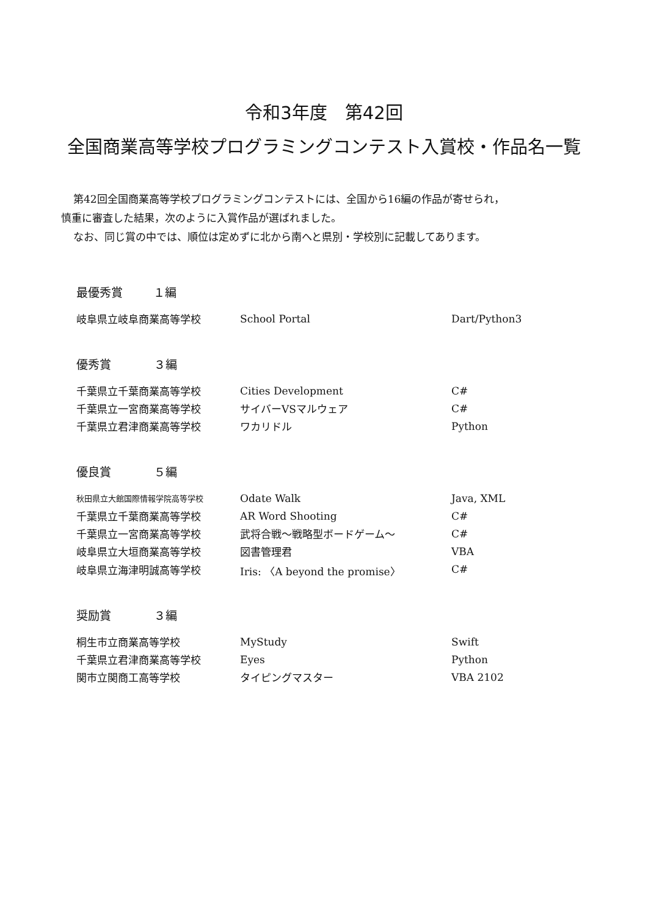令和3年度　第42回
全国商業高等学校プログラミングコンテスト入賞校・作品名一覧
第42回全国商業高等学校プログラミングコンテストには、全国から16編の作品が寄せられ，
慎重に審査した結果，次のように入賞作品が選ばれました。
なお、同じ賞の中では、順位は定めずに北から南へと県別・学校別に記載してあります。
最優秀賞 １編
| 岐阜県立岐阜商業高等学校 | School Portal | Dart/Python3 |
優秀賞 ３編
| 千葉県立千葉商業高等学校 | Cities Development | C# |
| 千葉県立一宮商業高等学校 | サイバーVSマルウェア | C# |
| 千葉県立君津商業高等学校 | ワカリドル | Python |
優良賞 ５編
| 秋田県立大館国際情報学院高等学校 | Odate Walk | Java, XML |
| 千葉県立千葉商業高等学校 | AR Word Shooting | C# |
| 千葉県立一宮商業高等学校 | 武将合戦～戦略型ボードゲーム～ | C# |
| 岐阜県立大垣商業高等学校 | 図書管理君 | VBA |
| 岐阜県立海津明誠高等学校 | Iris: 〈A beyond the promise〉 | C# |
奨励賞 ３編
| 桐生市立商業高等学校 | MyStudy | Swift |
| 千葉県立君津商業高等学校 | Eyes | Python |
| 関市立関商工高等学校 | タイピングマスター | VBA 2102 |